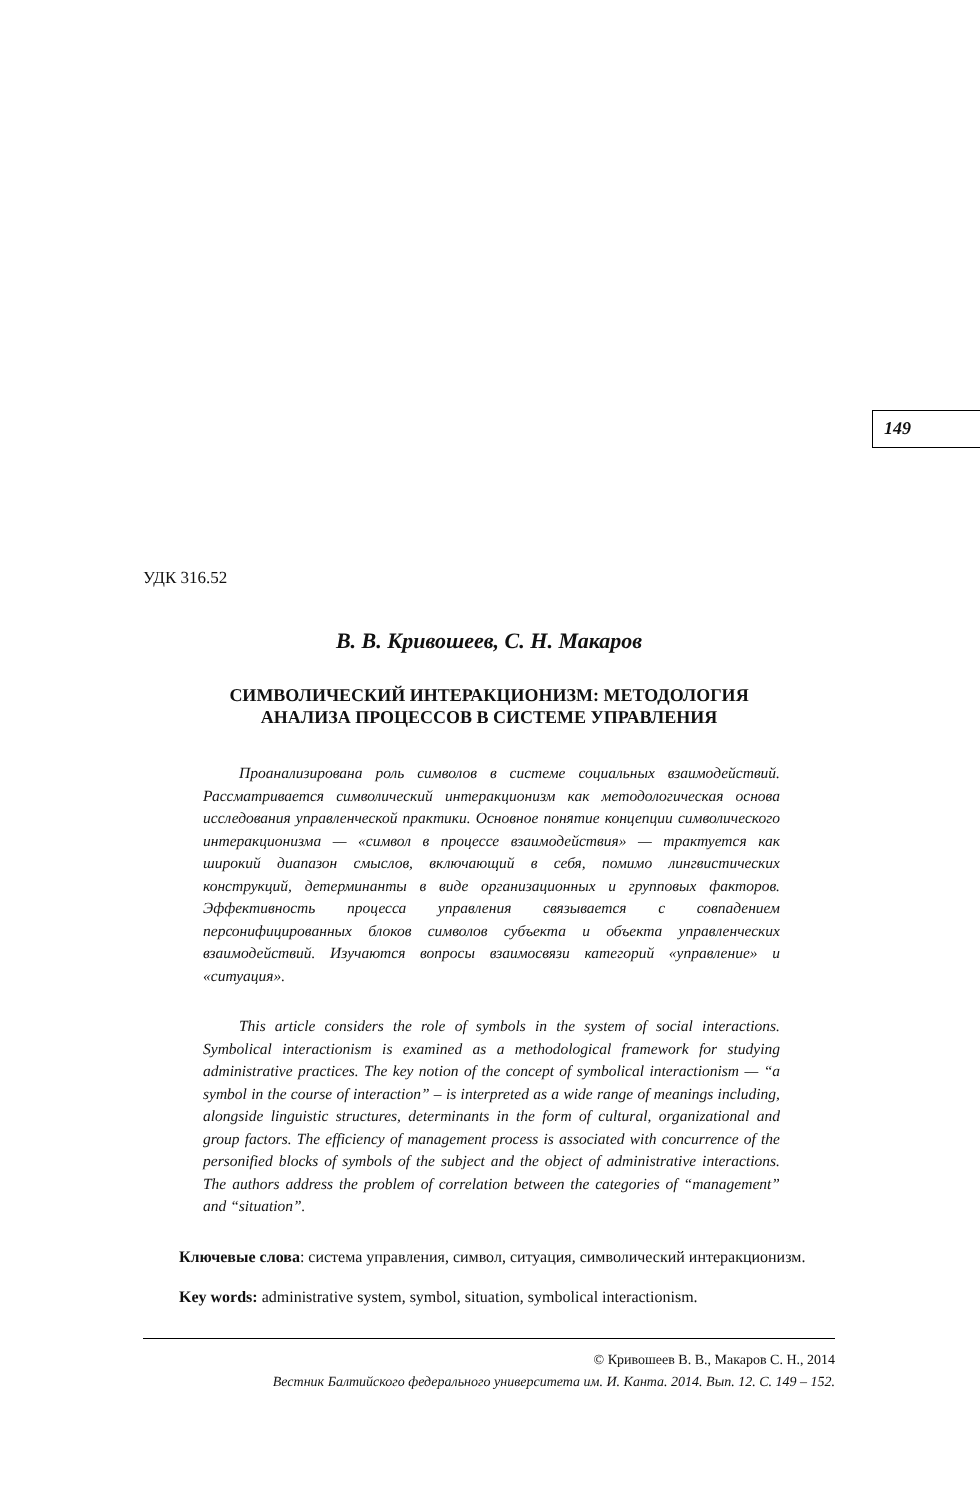149
УДК 316.52
В. В. Кривошеев, С. Н. Макаров
СИМВОЛИЧЕСКИЙ ИНТЕРАКЦИОНИЗМ: МЕТОДОЛОГИЯ
АНАЛИЗА ПРОЦЕССОВ В СИСТЕМЕ УПРАВЛЕНИЯ
Проанализирована роль символов в системе социальных взаимодействий. Рассматривается символический интеракционизм как методологическая основа исследования управленческой практики. Основное понятие концепции символического интеракционизма — «символ в процессе взаимодействия» — трактуется как широкий диапазон смыслов, включающий в себя, помимо лингвистических конструкций, детерминанты в виде организационных и групповых факторов. Эффективность процесса управления связывается с совпадением персонифицированных блоков символов субъекта и объекта управленческих взаимодействий. Изучаются вопросы взаимосвязи категорий «управление» и «ситуация».
This article considers the role of symbols in the system of social interactions. Symbolical interactionism is examined as a methodological framework for studying administrative practices. The key notion of the concept of symbolical interactionism — “a symbol in the course of interaction” – is interpreted as a wide range of meanings including, alongside linguistic structures, determinants in the form of cultural, organizational and group factors. The efficiency of management process is associated with concurrence of the personified blocks of symbols of the subject and the object of administrative interactions. The authors address the problem of correlation between the categories of “management” and “situation”.
Ключевые слова: система управления, символ, ситуация, символический интеракционизм.
Key words: administrative system, symbol, situation, symbolical interactionism.
© Кривошеев В. В., Макаров С. Н., 2014
Вестник Балтийского федерального университета им. И. Канта. 2014. Вып. 12. С. 149 – 152.